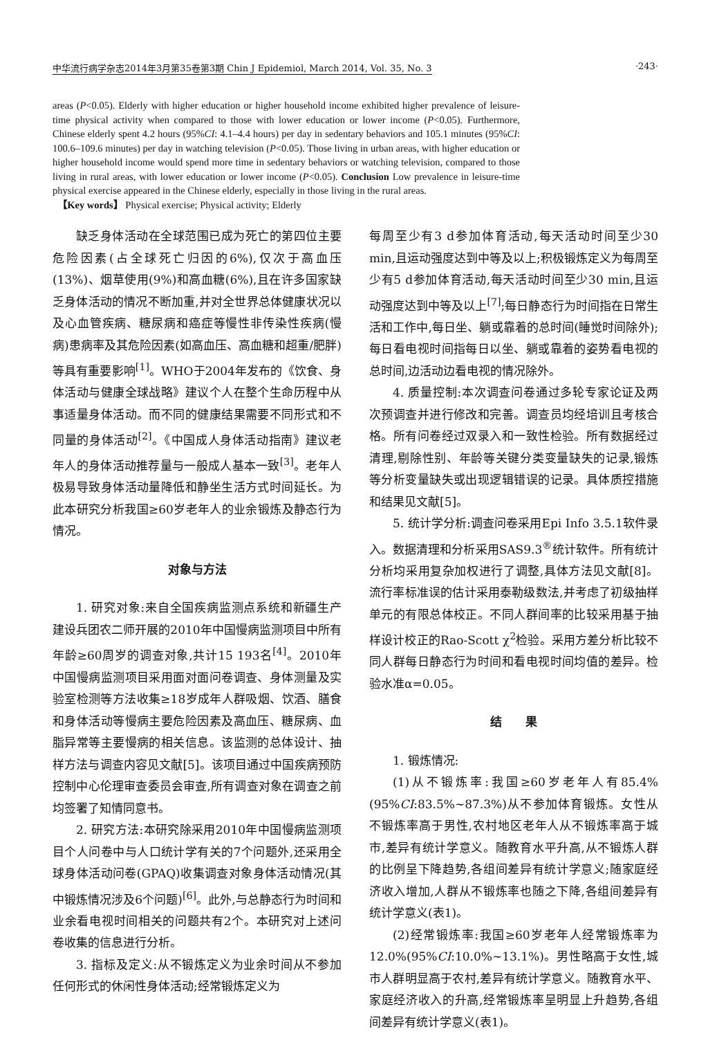中华流行病学杂志2014年3月第35卷第3期 Chin J Epidemiol, March 2014, Vol. 35, No. 3 ·243·
areas (P<0.05). Elderly with higher education or higher household income exhibited higher prevalence of leisure-time physical activity when compared to those with lower education or lower income (P<0.05). Furthermore, Chinese elderly spent 4.2 hours (95%CI: 4.1–4.4 hours) per day in sedentary behaviors and 105.1 minutes (95%CI: 100.6–109.6 minutes) per day in watching television (P<0.05). Those living in urban areas, with higher education or higher household income would spend more time in sedentary behaviors or watching television, compared to those living in rural areas, with lower education or lower income (P<0.05). Conclusion Low prevalence in leisure-time physical exercise appeared in the Chinese elderly, especially in those living in the rural areas.
【Key words】 Physical exercise; Physical activity; Elderly
缺乏身体活动在全球范围已成为死亡的第四位主要危险因素(占全球死亡归因的6%),仅次于高血压(13%)、烟草使用(9%)和高血糖(6%),且在许多国家缺乏身体活动的情况不断加重,并对全世界总体健康状况以及心血管疾病、糖尿病和癌症等慢性非传染性疾病(慢病)患病率及其危险因素(如高血压、高血糖和超重/肥胖)等具有重要影响<sup>[1]</sup>。WHO于2004年发布的《饮食、身体活动与健康全球战略》建议个人在整个生命历程中从事适量身体活动。而不同的健康结果需要不同形式和不同量的身体活动<sup>[2]</sup>。《中国成人身体活动指南》建议老年人的身体活动推荐量与一般成人基本一致<sup>[3]</sup>。老年人极易导致身体活动量降低和静坐生活方式时间延长。为此本研究分析我国≥60岁老年人的业余锻炼及静态行为情况。
对象与方法
1. 研究对象:来自全国疾病监测点系统和新疆生产建设兵团农二师开展的2010年中国慢病监测项目中所有年龄≥60周岁的调查对象,共计15 193名<sup>[4]</sup>。2010年中国慢病监测项目采用面对面问卷调查、身体测量及实验室检测等方法收集≥18岁成年人群吸烟、饮酒、膳食和身体活动等慢病主要危险因素及高血压、糖尿病、血脂异常等主要慢病的相关信息。该监测的总体设计、抽样方法与调查内容见文献[5]。该项目通过中国疾病预防控制中心伦理审查委员会审查,所有调查对象在调查之前均签署了知情同意书。
2. 研究方法:本研究除采用2010年中国慢病监测项目个人问卷中与人口统计学有关的7个问题外,还采用全球身体活动问卷(GPAQ)收集调查对象身体活动情况(其中锻炼情况涉及6个问题)<sup>[6]</sup>。此外,与总静态行为时间和业余看电视时间相关的问题共有2个。本研究对上述问卷收集的信息进行分析。
3. 指标及定义:从不锻炼定义为业余时间从不参加任何形式的休闲性身体活动;经常锻炼定义为
每周至少有3 d参加体育活动,每天活动时间至少30 min,且运动强度达到中等及以上;积极锻炼定义为每周至少有5 d参加体育活动,每天活动时间至少30 min,且运动强度达到中等及以上<sup>[7]</sup>;每日静态行为时间指在日常生活和工作中,每日坐、躺或靠着的总时间(睡觉时间除外);每日看电视时间指每日以坐、躺或靠着的姿势看电视的总时间,边活动边看电视的情况除外。
4. 质量控制:本次调查问卷通过多轮专家论证及两次预调查并进行修改和完善。调查员均经培训且考核合格。所有问卷经过双录入和一致性检验。所有数据经过清理,剔除性别、年龄等关键分类变量缺失的记录,锻炼等分析变量缺失或出现逻辑错误的记录。具体质控措施和结果见文献[5]。
5. 统计学分析:调查问卷采用Epi Info 3.5.1软件录入。数据清理和分析采用SAS9.3<sup>®</sup>统计软件。所有统计分析均采用复杂加权进行了调整,具体方法见文献[8]。流行率标准误的估计采用泰勒级数法,并考虑了初级抽样单元的有限总体校正。不同人群间率的比较采用基于抽样设计校正的Rao-Scott χ<sup>2</sup>检验。采用方差分析比较不同人群每日静态行为时间和看电视时间均值的差异。检验水准α=0.05。
结　　果
1. 锻炼情况:
(1)从不锻炼率:我国≥60岁老年人有85.4%(95%CI:83.5%~87.3%)从不参加体育锻炼。女性从不锻炼率高于男性,农村地区老年人从不锻炼率高于城市,差异有统计学意义。随教育水平升高,从不锻炼人群的比例呈下降趋势,各组间差异有统计学意义;随家庭经济收入增加,人群从不锻炼率也随之下降,各组间差异有统计学意义(表1)。
(2)经常锻炼率:我国≥60岁老年人经常锻炼率为12.0%(95%CI:10.0%~13.1%)。男性略高于女性,城市人群明显高于农村,差异有统计学意义。随教育水平、家庭经济收入的升高,经常锻炼率呈明显上升趋势,各组间差异有统计学意义(表1)。